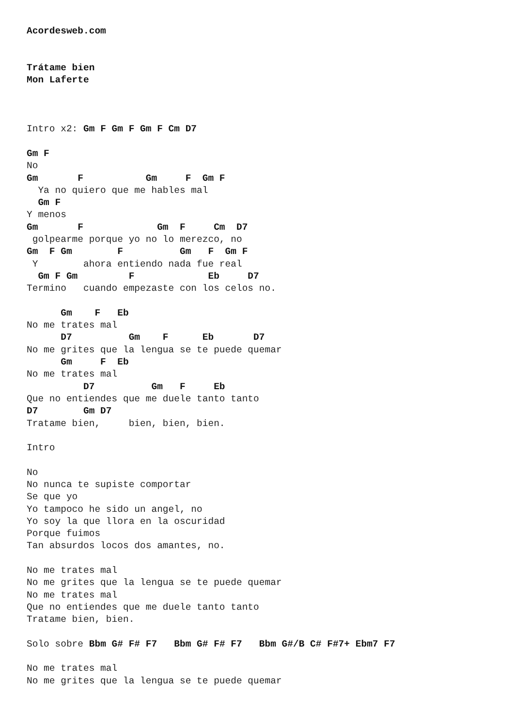Acordesweb.com


Trátame bien
Mon Laferte



Intro x2: Gm F Gm F Gm F Cm D7

Gm F
No
Gm       F           Gm     F  Gm F
  Ya no quiero que me hables mal
  Gm F
Y menos
Gm       F             Gm  F     Cm  D7
 golpearme porque yo no lo merezco, no
Gm  F Gm        F          Gm   F  Gm F
 Y        ahora entiendo nada fue real
  Gm F Gm         F             Eb     D7
Termino   cuando empezaste con los celos no.

      Gm    F   Eb
No me trates mal
      D7          Gm    F      Eb       D7
No me grites que la lengua se te puede quemar
      Gm     F  Eb
No me trates mal
          D7          Gm   F     Eb
Que no entiendes que me duele tanto tanto
D7        Gm D7
Tratame bien,     bien, bien, bien.

Intro

No
No nunca te supiste comportar
Se que yo
Yo tampoco he sido un angel, no
Yo soy la que llora en la oscuridad
Porque fuimos
Tan absurdos locos dos amantes, no.

No me trates mal
No me grites que la lengua se te puede quemar
No me trates mal
Que no entiendes que me duele tanto tanto
Tratame bien, bien.

Solo sobre Bbm G# F# F7   Bbm G# F# F7   Bbm G#/B C# F#7+ Ebm7 F7

No me trates mal
No me grites que la lengua se te puede quemar